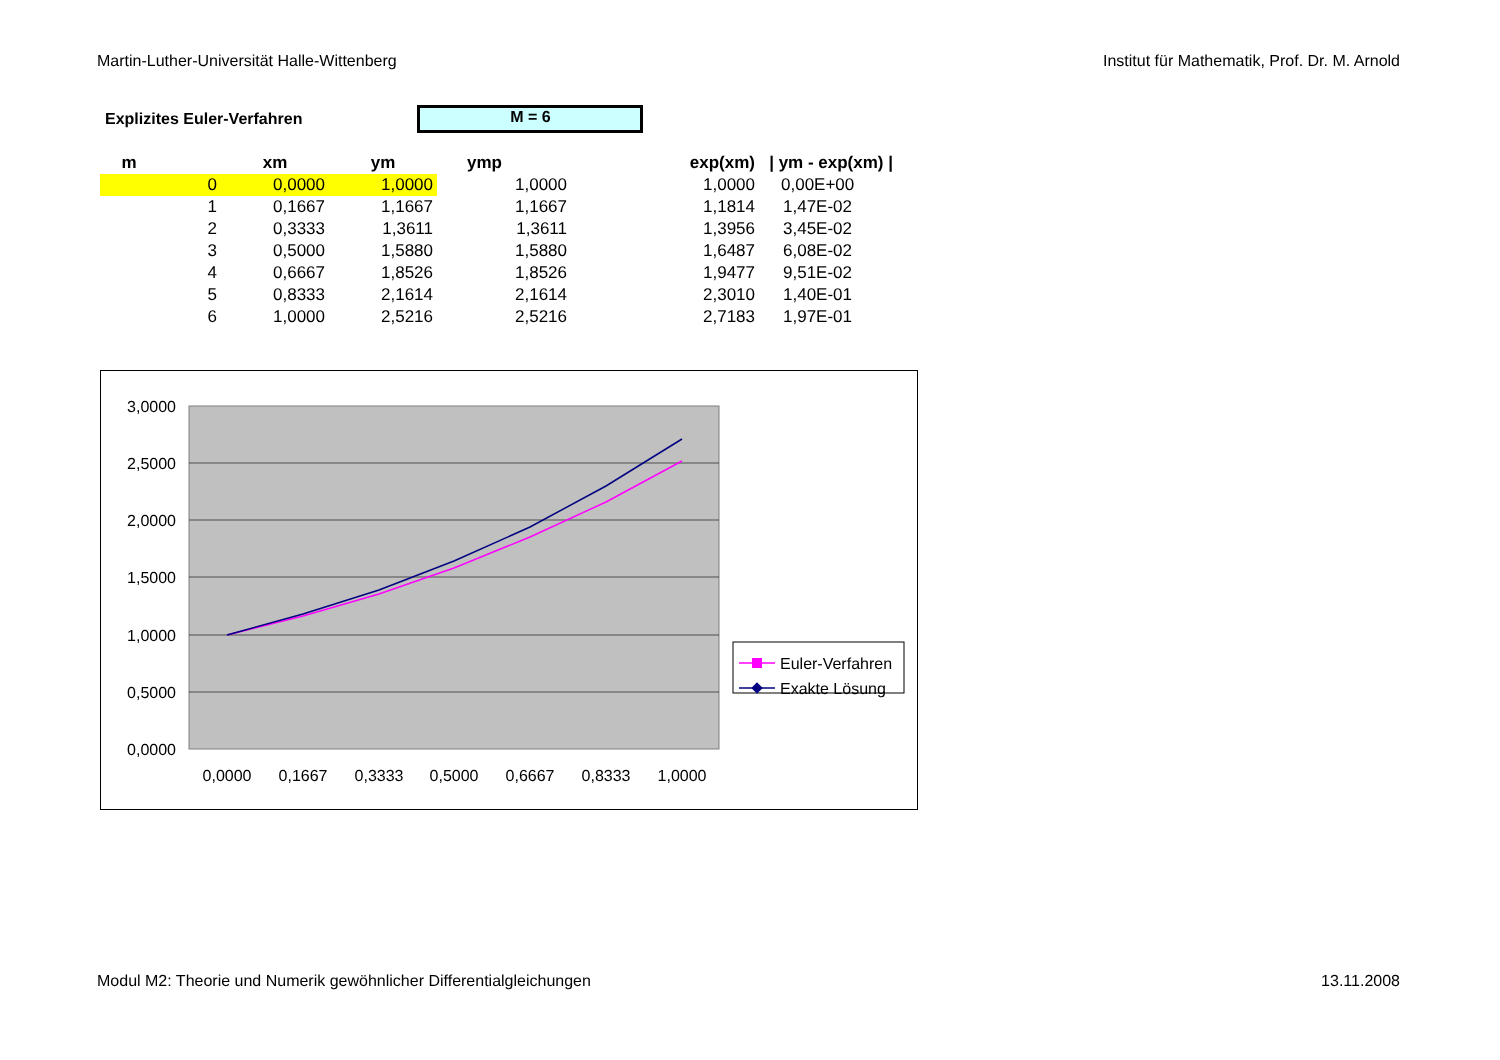Martin-Luther-Universität Halle-Wittenberg Institut für Mathematik, Prof. Dr. M. Arnold
Explizites Euler-Verfahren
M = 6
| m | | xm | ym | ymp | exp(xm) | / ym - exp(xm) / |
| --- | --- | --- | --- | --- | --- | --- |
| | 0 | 0,0000 | 1,0000 | 1,0000 | 1,0000 | 0,00E+00 |
| | 1 | 0,1667 | 1,1667 | 1,1667 | 1,1814 | 1,47E-02 |
| | 2 | 0,3333 | 1,3611 | 1,3611 | 1,3956 | 3,45E-02 |
| | 3 | 0,5000 | 1,5880 | 1,5880 | 1,6487 | 6,08E-02 |
| | 4 | 0,6667 | 1,8526 | 1,8526 | 1,9477 | 9,51E-02 |
| | 5 | 0,8333 | 2,1614 | 2,1614 | 2,3010 | 1,40E-01 |
| | 6 | 1,0000 | 2,5216 | 2,5216 | 2,7183 | 1,97E-01 |
3,0000
2,5000
2,0000
1,5000
1,0000
0,5000
0,0000
0,0000
0,1667
0,3333
0,5000
0,6667
0,8333
1,0000
Euler-Verfahren
Exakte Lösung
Modul M2: Theorie und Numerik gewöhnlicher Differentialgleichungen 13.11.2008